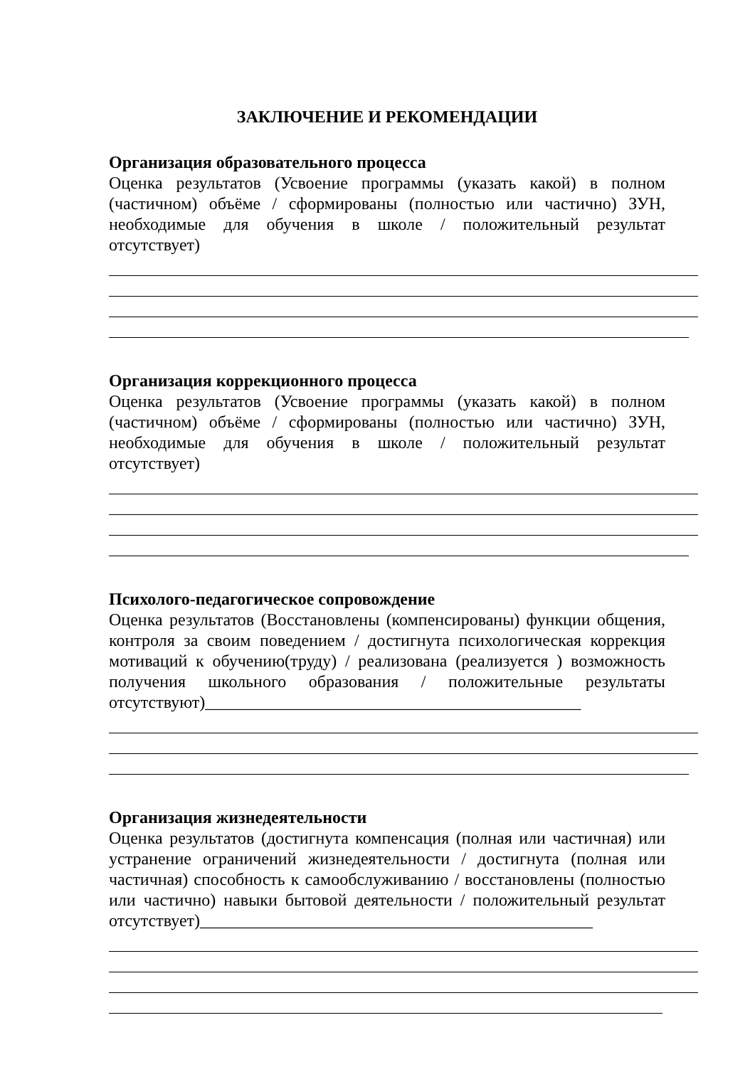ЗАКЛЮЧЕНИЕ И РЕКОМЕНДАЦИИ
Организация образовательного процесса
Оценка результатов (Усвоение программы (указать какой) в полном (частичном) объёме / сформированы (полностью или частично) ЗУН, необходимые для обучения в школе / положительный результат отсутствует)
Организация коррекционного процесса
Оценка результатов (Усвоение программы (указать какой) в полном (частичном) объёме / сформированы (полностью или частично) ЗУН, необходимые для обучения в школе / положительный результат отсутствует)
Психолого-педагогическое сопровождение
Оценка результатов (Восстановлены (компенсированы) функции общения, контроля за своим поведением / достигнута психологическая коррекция мотиваций к обучению(труду) / реализована (реализуется ) возможность получения школьного образования / положительные результаты отсутствуют)____________________________________________
Организация жизнедеятельности
Оценка результатов (достигнута компенсация (полная или частичная) или устранение ограничений жизнедеятельности / достигнута (полная или частичная) способность к самообслуживанию / восстановлены (полностью или частично) навыки бытовой деятельности / положительный результат отсутствует)______________________________________________